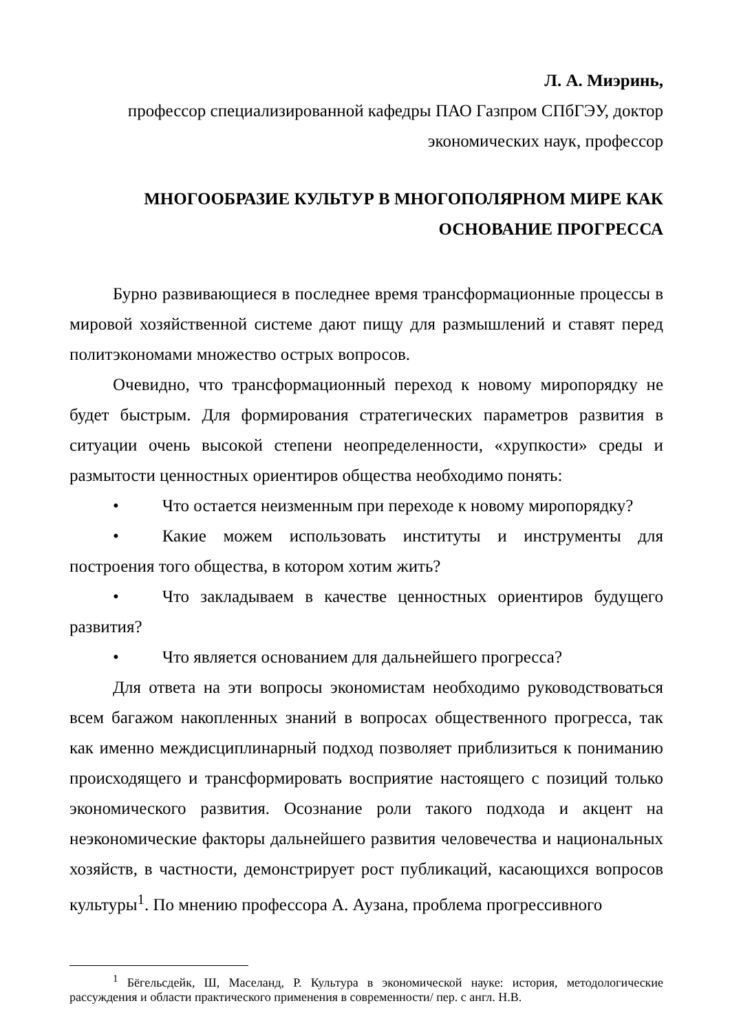Л. А. Миэринь,
профессор специализированной кафедры ПАО Газпром СПбГЭУ, доктор экономических наук, профессор
МНОГООБРАЗИЕ КУЛЬТУР В МНОГОПОЛЯРНОМ МИРЕ КАК ОСНОВАНИЕ ПРОГРЕССА
Бурно развивающиеся в последнее время трансформационные процессы в мировой хозяйственной системе дают пищу для размышлений и ставят перед политэкономами множество острых вопросов.
Очевидно, что трансформационный переход к новому миропорядку не будет быстрым. Для формирования стратегических параметров развития в ситуации очень высокой степени неопределенности, «хрупкости» среды и размытости ценностных ориентиров общества необходимо понять:
• Что остается неизменным при переходе к новому миропорядку?
• Какие можем использовать институты и инструменты для построения того общества, в котором хотим жить?
• Что закладываем в качестве ценностных ориентиров будущего развития?
• Что является основанием для дальнейшего прогресса?
Для ответа на эти вопросы экономистам необходимо руководствоваться всем багажом накопленных знаний в вопросах общественного прогресса, так как именно междисциплинарный подход позволяет приблизиться к пониманию происходящего и трансформировать восприятие настоящего с позиций только экономического развития. Осознание роли такого подхода и акцент на неэкономические факторы дальнейшего развития человечества и национальных хозяйств, в частности, демонстрирует рост публикаций, касающихся вопросов культуры<sup>1</sup>. По мнению профессора А. Аузана, проблема прогрессивного
<sup>1</sup> Бёгельсдейк, Ш, Маселанд, Р. Культура в экономической науке: история, методологические рассуждения и области практического применения в современности/ пер. с англ. Н.В.